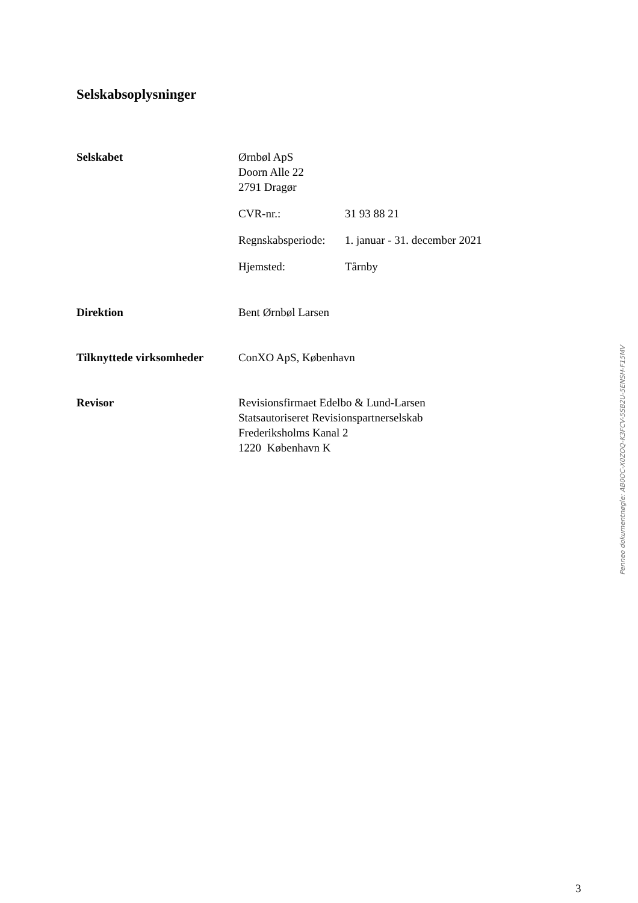Selskabsoplysninger
| Selskabet | Ørnbøl ApS Doorn Alle 22 2791 Dragør / CVR-nr.: / 31 93 88 21 / / Regnskabsperiode: / 1. januar - 31. december 2021 / / Hjemsted: / Tårnby / |
| Direktion | Bent Ørnbøl Larsen |
| Tilknyttede virksomheder | ConXO ApS, København |
| Revisor | Revisionsfirmaet Edelbo & Lund-Larsen Statsautoriseret Revisionspartnerselskab Frederiksholms Kanal 2 1220 København K |
Penneo dokumentnøgle: AB0OC-X0ZOQ-K3FCV-5SB2U-5ENSH-F15MV
3